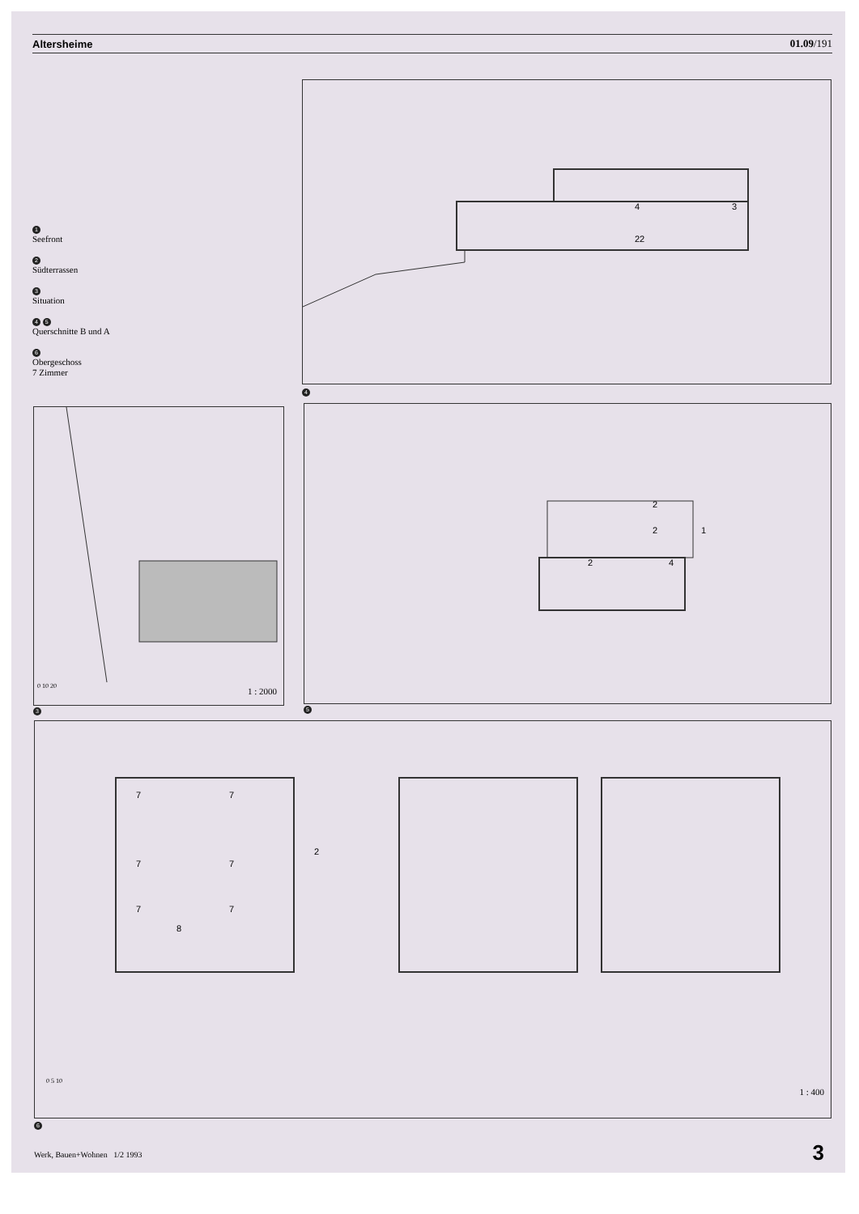Altersheime 01.09/191
1
Seefront
2
Südterrassen
3
Situation
4 5
Querschnitte B und A
6
Obergeschoss
7 Zimmer
4
3
22
4
0 10 20
1 : 2000
3
2
2
1
2
4
5
7
7
7
7
7
7
8
2
0 5 10
1 : 400
6
Werk, Bauen+Wohnen 1/2 1993 3